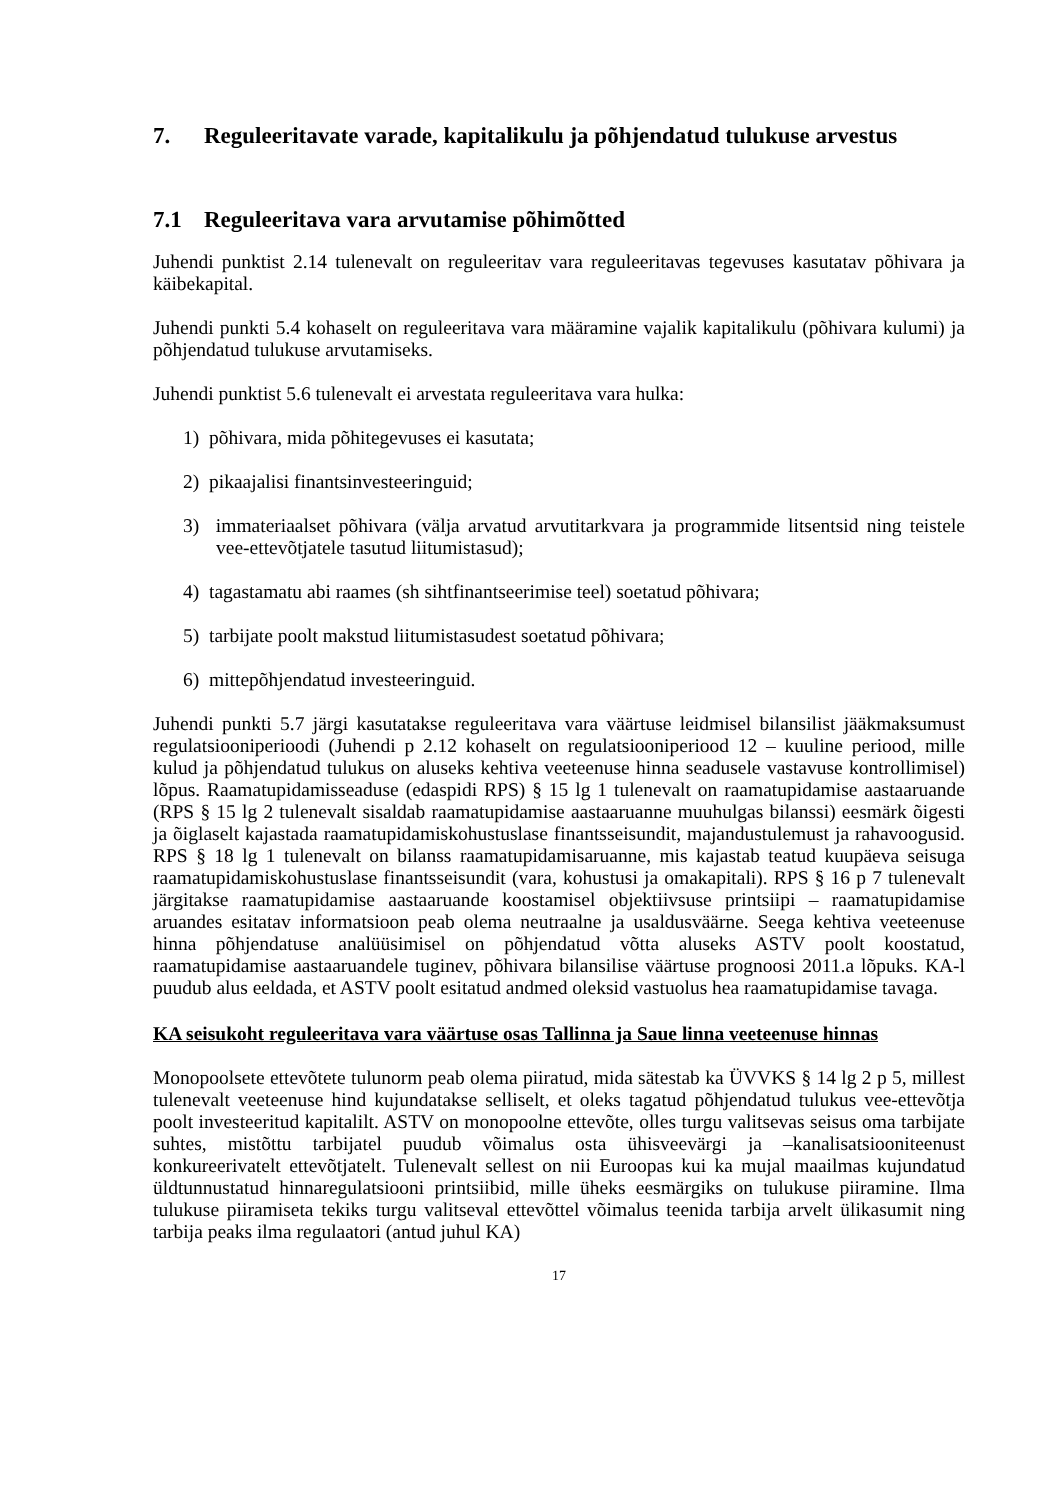7. Reguleeritavate varade, kapitalikulu ja põhjendatud tulukuse arvestus
7.1 Reguleeritava vara arvutamise põhimõtted
Juhendi punktist 2.14 tulenevalt on reguleeritav vara reguleeritavas tegevuses kasutatav põhivara ja käibekapital.
Juhendi punkti 5.4 kohaselt on reguleeritava vara määramine vajalik kapitalikulu (põhivara kulumi) ja põhjendatud tulukuse arvutamiseks.
Juhendi punktist 5.6 tulenevalt ei arvestata reguleeritava vara hulka:
1) põhivara, mida põhitegevuses ei kasutata;
2) pikaajalisi finantsinvesteeringuid;
3) immateriaalset põhivara (välja arvatud arvutitarkvara ja programmide litsentsid ning teistele vee-ettevõtjatele tasutud liitumistasud);
4) tagastamatu abi raames (sh sihtfinantseerimise teel) soetatud põhivara;
5) tarbijate poolt makstud liitumistasudest soetatud põhivara;
6) mittepõhjendatud investeeringuid.
Juhendi punkti 5.7 järgi kasutatakse reguleeritava vara väärtuse leidmisel bilansilist jääkmaksumust regulatsiooniperioodi (Juhendi p 2.12 kohaselt on regulatsiooniperiood 12 – kuuline periood, mille kulud ja põhjendatud tulukus on aluseks kehtiva veeteenuse hinna seadusele vastavuse kontrollimisel) lõpus. Raamatupidamisseaduse (edaspidi RPS) § 15 lg 1 tulenevalt on raamatupidamise aastaaruande (RPS § 15 lg 2 tulenevalt sisaldab raamatupidamise aastaaruanne muuhulgas bilanssi) eesmärk õigesti ja õiglaselt kajastada raamatupidamiskohustuslase finantsseisundit, majandustulemust ja rahavoogusid. RPS § 18 lg 1 tulenevalt on bilanss raamatupidamisaruanne, mis kajastab teatud kuupäeva seisuga raamatupidamiskohustuslase finantsseisundit (vara, kohustusi ja omakapitali). RPS § 16 p 7 tulenevalt järgitakse raamatupidamise aastaaruande koostamisel objektiivsuse printsiipi – raamatupidamise aruandes esitatav informatsioon peab olema neutraalne ja usaldusväärne. Seega kehtiva veeteenuse hinna põhjendatuse analüüsimisel on põhjendatud võtta aluseks ASTV poolt koostatud, raamatupidamise aastaaruandele tuginev, põhivara bilansilise väärtuse prognoosi 2011.a lõpuks. KA-l puudub alus eeldada, et ASTV poolt esitatud andmed oleksid vastuolus hea raamatupidamise tavaga.
KA seisukoht reguleeritava vara väärtuse osas Tallinna ja Saue linna veeteenuse hinnas
Monopoolsete ettevõtete tulunorm peab olema piiratud, mida sätestab ka ÜVVKS § 14 lg 2 p 5, millest tulenevalt veeteenuse hind kujundatakse selliselt, et oleks tagatud põhjendatud tulukus vee-ettevõtja poolt investeeritud kapitalilt. ASTV on monopoolne ettevõte, olles turgu valitsevas seisus oma tarbijate suhtes, mistõttu tarbijatel puudub võimalus osta ühisveevärgi ja –kanalisatsiooniteenust konkureerivatelt ettevõtjatelt. Tulenevalt sellest on nii Euroopas kui ka mujal maailmas kujundatud üldtunnustatud hinnaregulatsiooni printsiibid, mille üheks eesmärgiks on tulukuse piiramine. Ilma tulukuse piiramiseta tekiks turgu valitseval ettevõttel võimalus teenida tarbija arvelt ülikasumit ning tarbija peaks ilma regulaatori (antud juhul KA)
17